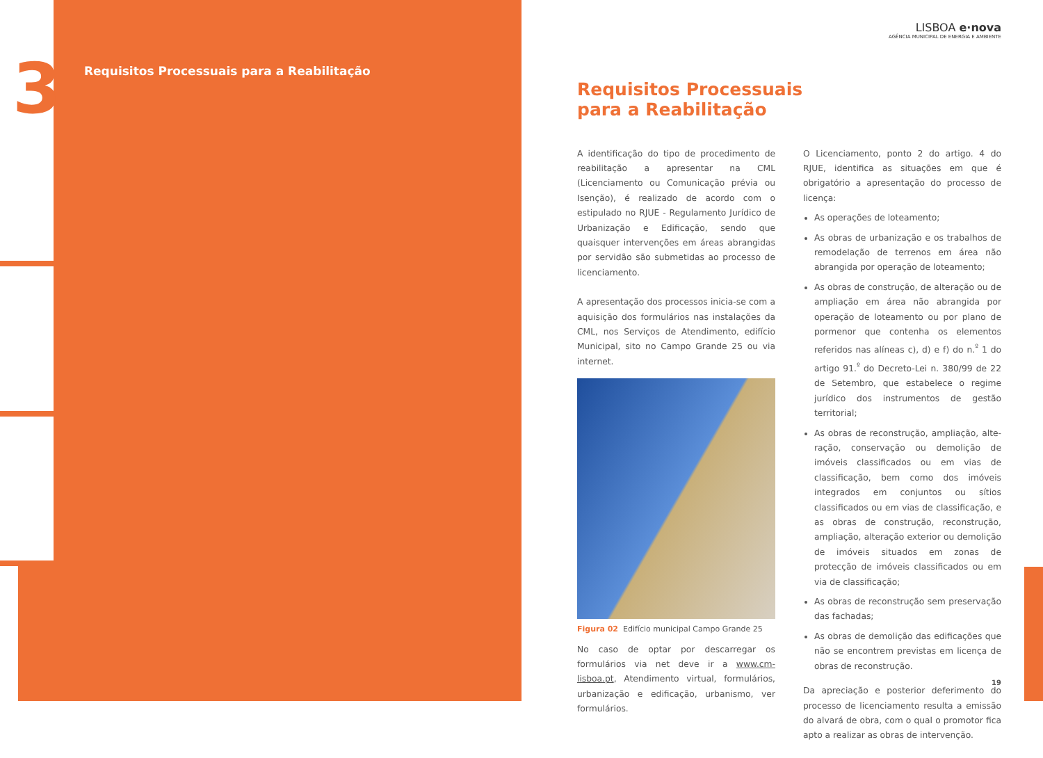3
Requisitos Processuais para a Reabilitação
LISBOA e·nova
AGÊNCIA MUNICIPAL DE ENERGIA E AMBIENTE
Requisitos Processuais
para a Reabilitação
A identificação do tipo de procedimento de reabilitação a apresentar na CML (Licenciamento ou Comunicação prévia ou Isenção), é realizado de acordo com o estipulado no RJUE - Regulamento Jurídico de Urbanização e Edificação, sendo que quaisquer intervenções em áreas abrangidas por servidão são submetidas ao processo de licenciamento.
A apresentação dos processos inicia-se com a aquisição dos formulários nas instalações da CML, nos Serviços de Atendimento, edifício Municipal, sito no Campo Grande 25 ou via internet.
Figura 02 Edifício municipal Campo Grande 25
No caso de optar por descarregar os formulários via net deve ir a www.cm-lisboa.pt, Atendimento virtual, formulários, urbanização e edificação, urbanismo, ver formulários.
O Licenciamento, ponto 2 do artigo. 4 do RJUE, identifica as situações em que é obrigatório a apresentação do processo de licença:
As operações de loteamento;
As obras de urbanização e os trabalhos de remodelação de terrenos em área não abrangida por operação de loteamento;
As obras de construção, de alteração ou de ampliação em área não abrangida por operação de loteamento ou por plano de pormenor que contenha os elementos referidos nas alíneas c), d) e f) do n.<sup>º</sup> 1 do artigo 91.<sup>º</sup> do Decreto-Lei n. 380/99 de 22 de Setembro, que estabelece o regime jurídico dos instrumentos de gestão territorial;
As obras de reconstrução, ampliação, alte-ração, conservação ou demolição de imóveis classificados ou em vias de classificação, bem como dos imóveis integrados em conjuntos ou sítios classificados ou em vias de classificação, e as obras de construção, reconstrução, ampliação, alteração exterior ou demolição de imóveis situados em zonas de protecção de imóveis classificados ou em via de classificação;
As obras de reconstrução sem preservação das fachadas;
As obras de demolição das edificações que não se encontrem previstas em licença de obras de reconstrução.
Da apreciação e posterior deferimento do processo de licenciamento resulta a emissão do alvará de obra, com o qual o promotor fica apto a realizar as obras de intervenção.
19